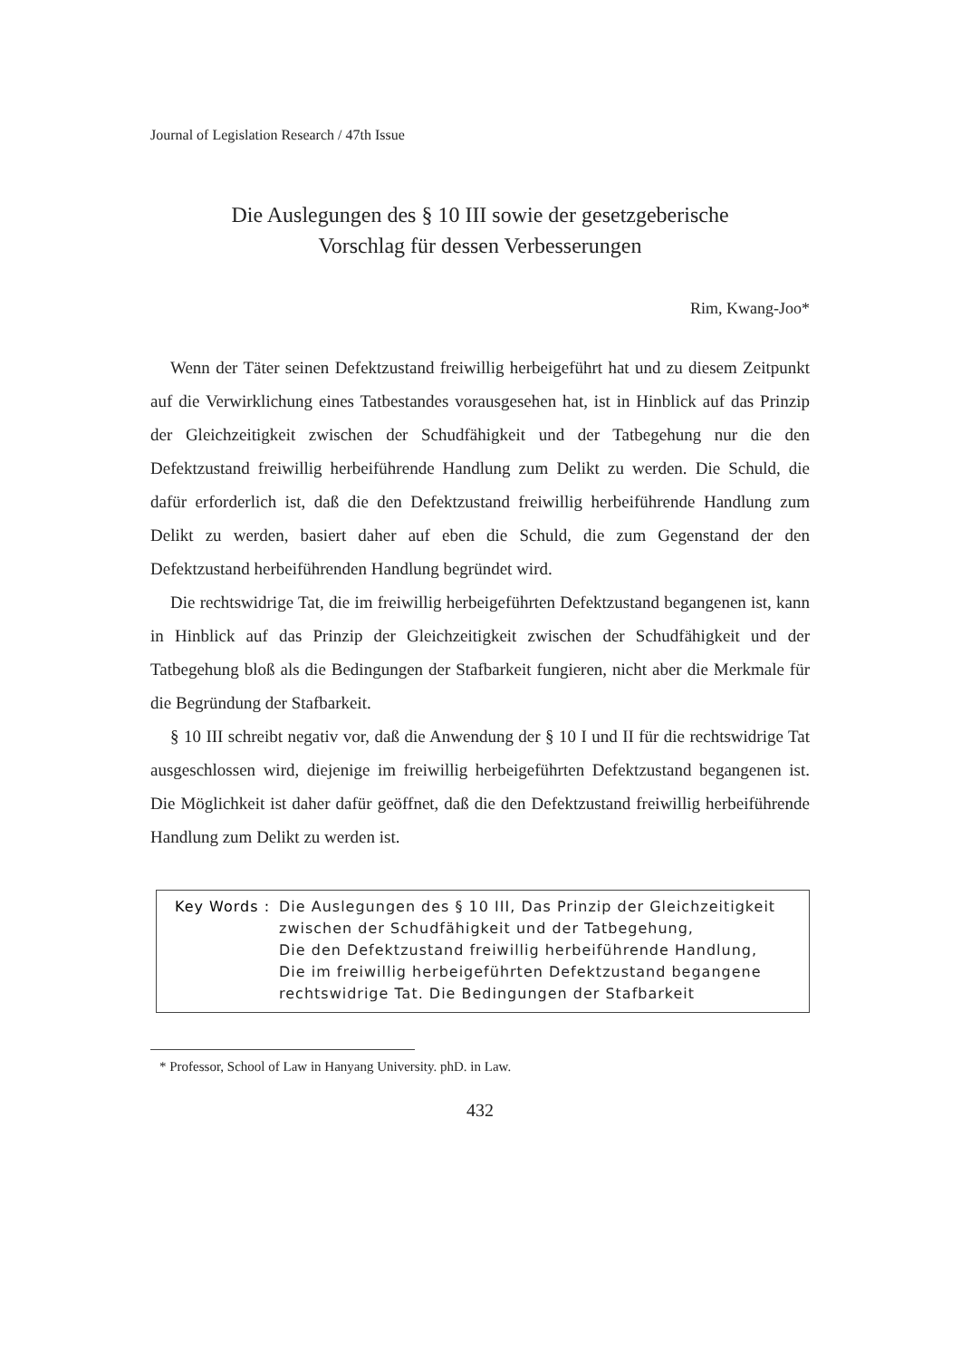Journal of Legislation Research / 47th Issue
Die Auslegungen des § 10 III sowie der gesetzgeberische
Vorschlag für dessen Verbesserungen
Rim, Kwang-Joo*
Wenn der Täter seinen Defektzustand freiwillig herbeigeführt hat und zu diesem Zeitpunkt auf die Verwirklichung eines Tatbestandes vorausgesehen hat, ist in Hinblick auf das Prinzip der Gleichzeitigkeit zwischen der Schudfähigkeit und der Tatbegehung nur die den Defektzustand freiwillig herbeiführende Handlung zum Delikt zu werden. Die Schuld, die dafür erforderlich ist, daß die den Defektzustand freiwillig herbeiführende Handlung zum Delikt zu werden, basiert daher auf eben die Schuld, die zum Gegenstand der den Defektzustand herbeiführenden Handlung begründet wird.
Die rechtswidrige Tat, die im freiwillig herbeigeführten Defektzustand begangenen ist, kann in Hinblick auf das Prinzip der Gleichzeitigkeit zwischen der Schudfähigkeit und der Tatbegehung bloß als die Bedingungen der Stafbarkeit fungieren, nicht aber die Merkmale für die Begründung der Stafbarkeit.
§ 10 III schreibt negativ vor, daß die Anwendung der § 10 I und II für die rechtswidrige Tat ausgeschlossen wird, diejenige im freiwillig herbeigeführten Defektzustand begangenen ist. Die Möglichkeit ist daher dafür geöffnet, daß die den Defektzustand freiwillig herbeiführende Handlung zum Delikt zu werden ist.
Key Words : Die Auslegungen des § 10 III, Das Prinzip der Gleichzeitigkeit zwischen der Schudfähigkeit und der Tatbegehung,
Die den Defektzustand freiwillig herbeiführende Handlung,
Die im freiwillig herbeigeführten Defektzustand begangene
rechtswidrige Tat. Die Bedingungen der Stafbarkeit
* Professor, School of Law in Hanyang University. phD. in Law.
432